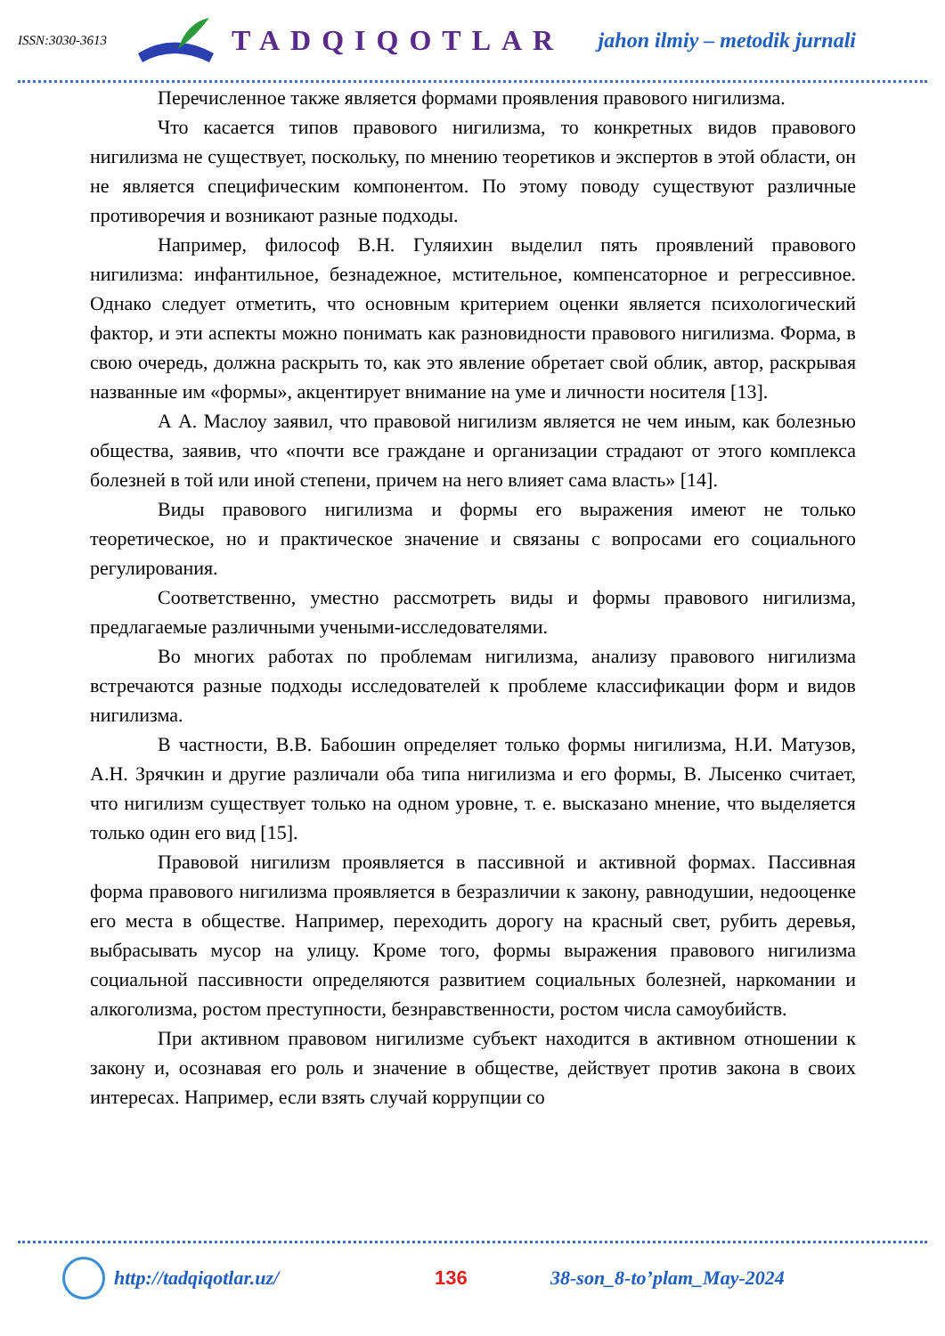ISSN:3030-3613
TADQIQOTLAR
jahon ilmiy – metodik jurnali
Перечисленное также является формами проявления правового нигилизма.
Что касается типов правового нигилизма, то конкретных видов правового нигилизма не существует, поскольку, по мнению теоретиков и экспертов в этой области, он не является специфическим компонентом. По этому поводу существуют различные противоречия и возникают разные подходы.
Например, философ В.Н. Гуляихин выделил пять проявлений правового нигилизма: инфантильное, безнадежное, мстительное, компенсаторное и регрессивное. Однако следует отметить, что основным критерием оценки является психологический фактор, и эти аспекты можно понимать как разновидности правового нигилизма. Форма, в свою очередь, должна раскрыть то, как это явление обретает свой облик, автор, раскрывая названные им «формы», акцентирует внимание на уме и личности носителя [13].
А А. Маслоу заявил, что правовой нигилизм является не чем иным, как болезнью общества, заявив, что «почти все граждане и организации страдают от этого комплекса болезней в той или иной степени, причем на него влияет сама власть» [14].
Виды правового нигилизма и формы его выражения имеют не только теоретическое, но и практическое значение и связаны с вопросами его социального регулирования.
Соответственно, уместно рассмотреть виды и формы правового нигилизма, предлагаемые различными учеными-исследователями.
Во многих работах по проблемам нигилизма, анализу правового нигилизма встречаются разные подходы исследователей к проблеме классификации форм и видов нигилизма.
В частности, В.В. Бабошин определяет только формы нигилизма, Н.И. Матузов, А.Н. Зрячкин и другие различали оба типа нигилизма и его формы, В. Лысенко считает, что нигилизм существует только на одном уровне, т. е. высказано мнение, что выделяется только один его вид [15].
Правовой нигилизм проявляется в пассивной и активной формах. Пассивная форма правового нигилизма проявляется в безразличии к закону, равнодушии, недооценке его места в обществе. Например, переходить дорогу на красный свет, рубить деревья, выбрасывать мусор на улицу. Кроме того, формы выражения правового нигилизма социальной пассивности определяются развитием социальных болезней, наркомании и алкоголизма, ростом преступности, безнравственности, ростом числа самоубийств.
При активном правовом нигилизме субъект находится в активном отношении к закону и, осознавая его роль и значение в обществе, действует против закона в своих интересах. Например, если взять случай коррупции со
http://tadqiqotlar.uz/ 136 38-son_8-to’plam_May-2024